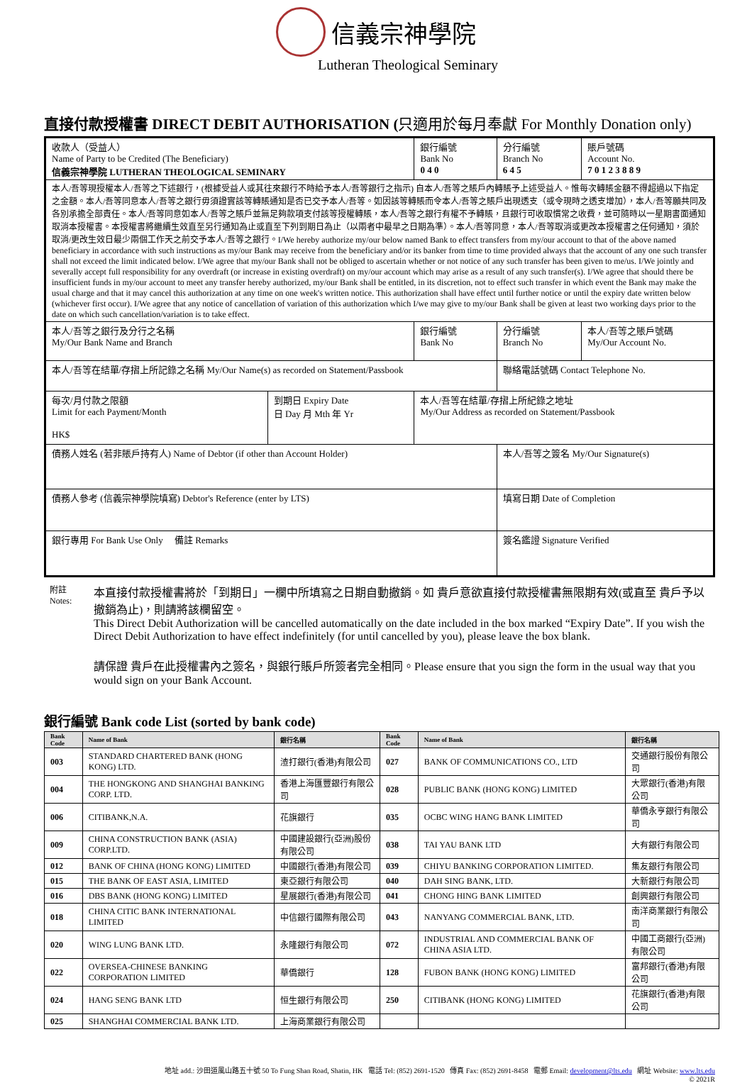信義宗神學院
Lutheran Theological Seminary
直接付款授權書 DIRECT DEBIT AUTHORISATION (只適用於每月奉獻 For Monthly Donation only)
| 收款人（受益人） Name of Party to be Credited (The Beneficiary) 信義宗神學院 LUTHERAN THEOLOGICAL SEMINARY | | | 銀行編號 Bank No 0 4 0 | 分行編號 Branch No 6 4 5 | 賬戶號碼 Account No. 7 0 1 2 3 8 8 9 |
| 本人/吾等現授權本人/吾等之下述銀行，(根據受益人或其往來銀行不時給予本人/吾等銀行之指示) 自本人/吾等之賬戶內轉賬予上述受益人。惟每次轉賬金額不得超過以下指定之金額。本人/吾等同意本人/吾等之銀行毋須證實該等轉賬通知是否已交予本人/吾等。如因該等轉賬而令本人/吾等之賬戶出現透支（或令現時之透支增加），本人/吾等願共同及各別承擔全部責任。本人/吾等同意如本人/吾等之賬戶並無足夠款項支付該等授權轉賬，本人/吾等之銀行有權不予轉賬，且銀行可收取慣常之收費，並可隨時以一星期書面通知取消本授權書。本授權書將繼續生效直至另行通知為止或直至下列到期日為止（以兩者中最早之日期為準）。本人/吾等同意，本人/吾等取消或更改本授權書之任何通知，須於取消/更改生效日最少兩個工作天之前交予本人/吾等之銀行。I/We hereby authorize my/our below named Bank to effect transfers from my/our account to that of the above named beneficiary in accordance with such instructions as my/our Bank may receive from the beneficiary and/or its banker from time to time provided always that the account of any one such transfer shall not exceed the limit indicated below. I/We agree that my/our Bank shall not be obliged to ascertain whether or not notice of any such transfer has been given to me/us. I/We jointly and severally accept full responsibility for any overdraft (or increase in existing overdraft) on my/our account which may arise as a result of any such transfer(s). I/We agree that should there be insufficient funds in my/our account to meet any transfer hereby authorized, my/our Bank shall be entitled, in its discretion, not to effect such transfer in which event the Bank may make the usual charge and that it may cancel this authorization at any time on one week's written notice. This authorization shall have effect until further notice or until the expiry date written below (whichever first occur). I/We agree that any notice of cancellation of variation of this authorization which I/we may give to my/our Bank shall be given at least two working days prior to the date on which such cancellation/variation is to take effect. | | | | | |
| 本人/吾等之銀行及分行之名稱 My/Our Bank Name and Branch | | | 銀行編號 Bank No | 分行編號 Branch No | 本人/吾等之賬戶號碼 My/Our Account No. |
| 本人/吾等在結單/存摺上所記錄之名稱 My/Our Name(s) as recorded on Statement/Passbook | | | | 聯絡電話號碼 Contact Telephone No. | |
| 每次/月付款之限額 Limit for each Payment/Month HK$ | 到期日 Expiry Date 日 Day 月 Mth 年 Yr | 本人/吾等在結單/存摺上所紀錄之地址 My/Our Address as recorded on Statement/Passbook | | | |
| 債務人姓名 (若非賬戶持有人) Name of Debtor (if other than Account Holder) | | | | 本人/吾等之簽名 My/Our Signature(s) | |
| 債務人參考 (信義宗神學院填寫) Debtor's Reference (enter by LTS) | | | | 填寫日期 Date of Completion | |
| 銀行專用 For Bank Use Only 備註 Remarks | | | | 簽名鑑證 Signature Verified | |
附註
Notes:
本直接付款授權書將於「到期日」一欄中所填寫之日期自動撤銷。如 貴戶意欲直接付款授權書無限期有效(或直至 貴戶予以撤銷為止)，則請將該欄留空。
This Direct Debit Authorization will be cancelled automatically on the date included in the box marked “Expiry Date”. If you wish the Direct Debit Authorization to have effect indefinitely (for until cancelled by you), please leave the box blank.
請保證 貴戶在此授權書內之簽名，與銀行賬戶所簽者完全相同。Please ensure that you sign the form in the usual way that you would sign on your Bank Account.
銀行編號 Bank code List (sorted by bank code)
| Bank Code | Name of Bank | 銀行名稱 | Bank Code | Name of Bank | 銀行名稱 |
| --- | --- | --- | --- | --- | --- |
| 003 | STANDARD CHARTERED BANK (HONG KONG) LTD. | 渣打銀行(香港)有限公司 | 027 | BANK OF COMMUNICATIONS CO., LTD | 交通銀行股份有限公司 |
| 004 | THE HONGKONG AND SHANGHAI BANKING CORP. LTD. | 香港上海匯豐銀行有限公司 | 028 | PUBLIC BANK (HONG KONG) LIMITED | 大眾銀行(香港)有限公司 |
| 006 | CITIBANK,N.A. | 花旗銀行 | 035 | OCBC WING HANG BANK LIMITED | 華僑永亨銀行有限公司 |
| 009 | CHINA CONSTRUCTION BANK (ASIA) CORP.LTD. | 中國建設銀行(亞洲)股份有限公司 | 038 | TAI YAU BANK LTD | 大有銀行有限公司 |
| 012 | BANK OF CHINA (HONG KONG) LIMITED | 中國銀行(香港)有限公司 | 039 | CHIYU BANKING CORPORATION LIMITED. | 集友銀行有限公司 |
| 015 | THE BANK OF EAST ASIA, LIMITED | 東亞銀行有限公司 | 040 | DAH SING BANK, LTD. | 大新銀行有限公司 |
| 016 | DBS BANK (HONG KONG) LIMITED | 星展銀行(香港)有限公司 | 041 | CHONG HING BANK LIMITED | 創興銀行有限公司 |
| 018 | CHINA CITIC BANK INTERNATIONAL LIMITED | 中信銀行國際有限公司 | 043 | NANYANG COMMERCIAL BANK, LTD. | 南洋商業銀行有限公司 |
| 020 | WING LUNG BANK LTD. | 永隆銀行有限公司 | 072 | INDUSTRIAL AND COMMERCIAL BANK OF CHINA ASIA LTD. | 中國工商銀行(亞洲)有限公司 |
| 022 | OVERSEA-CHINESE BANKING CORPORATION LIMITED | 華僑銀行 | 128 | FUBON BANK (HONG KONG) LIMITED | 富邦銀行(香港)有限公司 |
| 024 | HANG SENG BANK LTD | 恒生銀行有限公司 | 250 | CITIBANK (HONG KONG) LIMITED | 花旗銀行(香港)有限公司 |
| 025 | SHANGHAI COMMERCIAL BANK LTD. | 上海商業銀行有限公司 | | | |
地址 add.: 沙田道風山路五十號 50 To Fung Shan Road, Shatin, HK 電話 Tel: (852) 2691-1520 傳真 Fax: (852) 2691-8458 電郵 Email: development@lts.edu 網址 Website: www.lts.edu
© 2021R